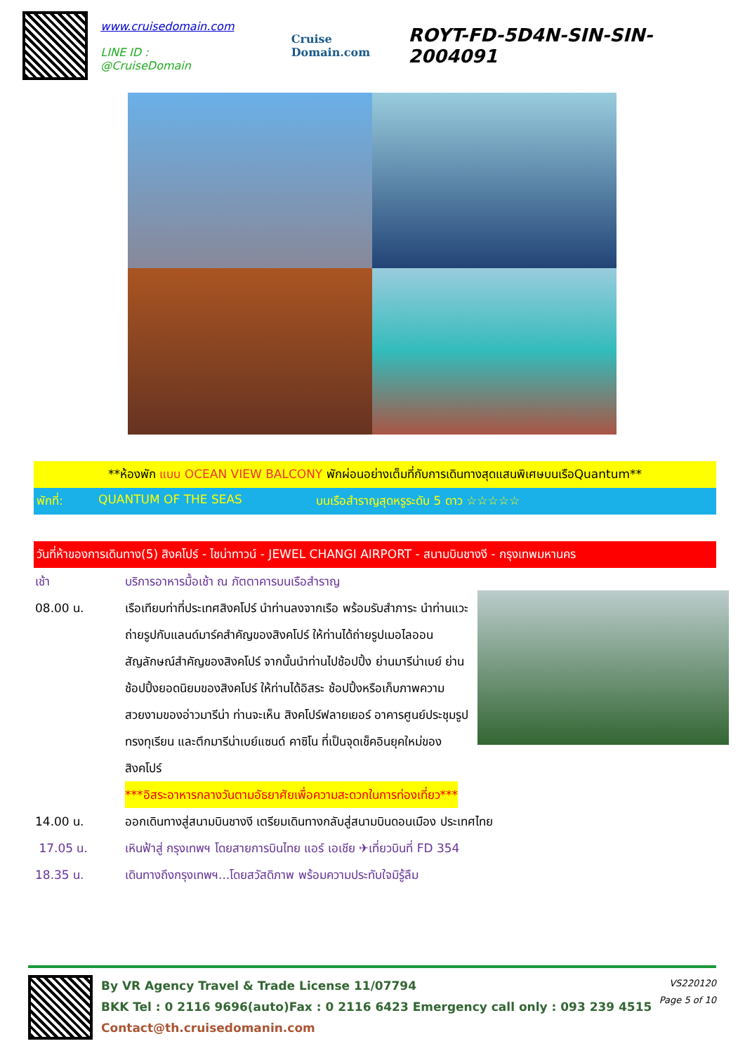www.cruisedomain.com
LINE ID : @CruiseDomain
Cruise Domain.com
ROYT-FD-5D4N-SIN-SIN-2004091
**ห้องพัก แบบ OCEAN VIEW BALCONY พักผ่อนอย่างเต็มที่กับการเดินทางสุดแสนพิเศษบนเรือQuantum**
พักที่: QUANTUM OF THE SEAS บนเรือสำราญสุดหรูระดับ 5 ดาว ☆☆☆☆☆
วันที่ห้าของการเดินทาง(5) สิงคโปร์ - ไชน่าทาวน์ - JEWEL CHANGI AIRPORT - สนามบินชางงี - กรุงเทพมหานคร
เช้า บริการอาหารมื้อเช้า ณ ภัตตาคารบนเรือสำราญ
08.00 น. เรือเทียบท่าที่ประเทศสิงคโปร์ นำท่านลงจากเรือ พร้อมรับสำภาระ นำท่านแวะถ่ายรูปกับแลนด์มาร์คสำคัญของสิงคโปร์ ให้ท่านได้ถ่ายรูปเมอไลออน สัญลักษณ์สำคัญของสิงคโปร์ จากนั้นนำท่านไปช้อปปิ้ง ย่านมารีน่าเบย์ ย่านช้อปปิ้งยอดนิยมของสิงคโปร์ ให้ท่านได้อิสระ ช้อปปิ้งหรือเก็บภาพความสวยงามของอ่าวมารีน่า ท่านจะเห็น สิงคโปร์ฟลายเยอร์ อาคารศูนย์ประชุมรูปทรงทุเรียน และตึกมารีน่าเบย์แซนด์ คาซิโน ที่เป็นจุดเช็คอินยุคใหม่ของสิงคโปร์
***อิสระอาหารกลางวันตามอัธยาศัยเพื่อความสะดวกในการท่องเที่ยว***
14.00 น. ออกเดินทางสู่สนามบินชางงี เตรียมเดินทางกลับสู่สนามบินดอนเมือง ประเทศไทย
17.05 น. เหินฟ้าสู่ กรุงเทพฯ โดยสายการบินไทย แอร์ เอเชีย ✈เที่ยวบินที่ FD 354
18.35 น. เดินทางถึงกรุงเทพฯ...โดยสวัสดิภาพ พร้อมความประทับใจมิรู้ลืม
By VR Agency Travel & Trade License 11/07794
BKK Tel : 0 2116 9696(auto)Fax : 0 2116 6423 Emergency call only : 093 239 4515
Contact@th.cruisedomanin.com
VS220120
Page 5 of 10